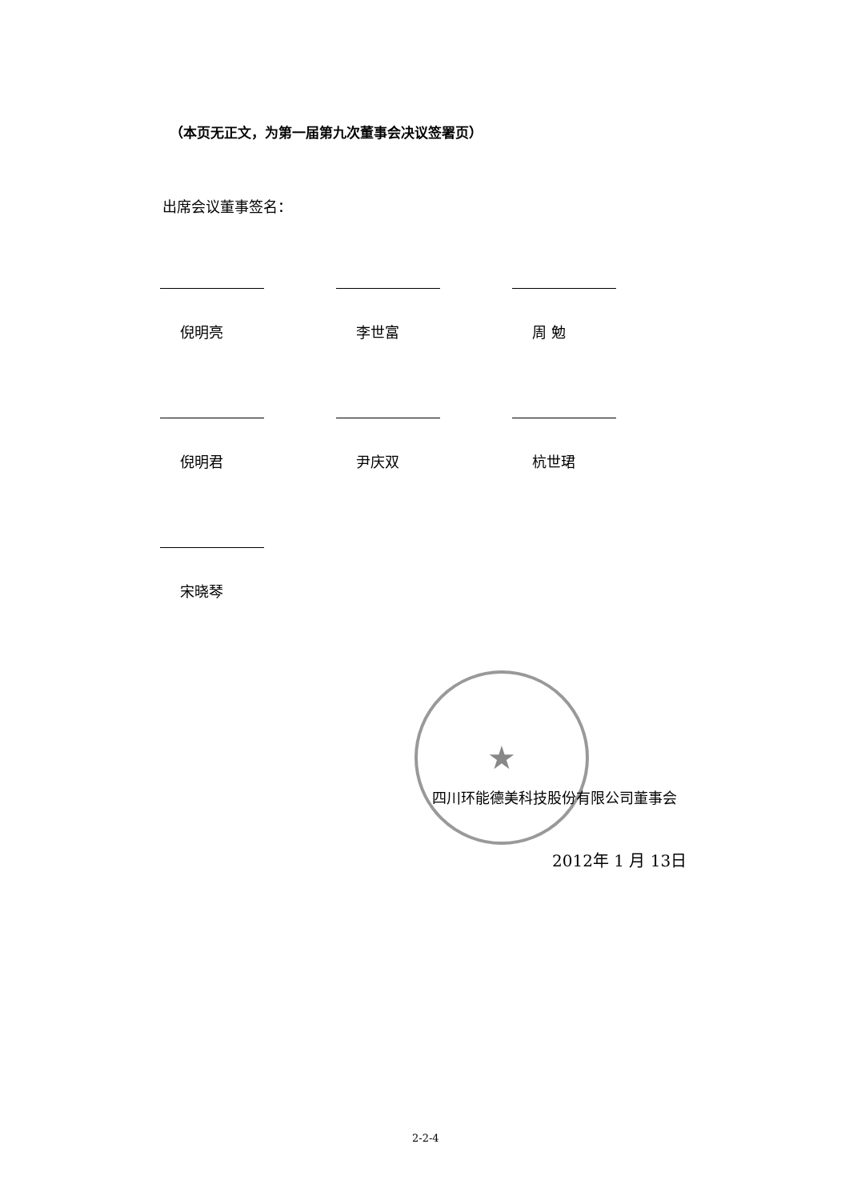（本页无正文，为第一届第九次董事会决议签署页）
出席会议董事签名：
倪明亮 李世富 周 勉
倪明君 尹庆双 杭世珺
宋晓琴
★
四川环能德美科技股份有限公司董事会
2012年 1 月 13日
2-2-4